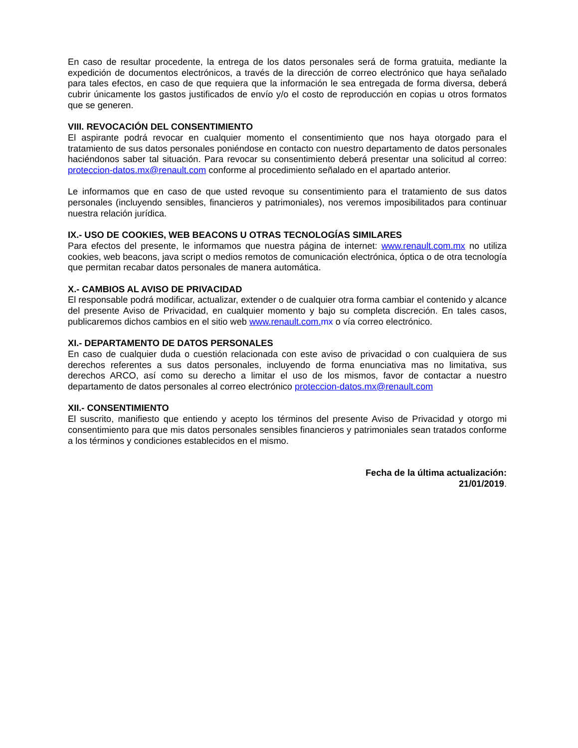En caso de resultar procedente, la entrega de los datos personales será de forma gratuita, mediante la expedición de documentos electrónicos, a través de la dirección de correo electrónico que haya señalado para tales efectos, en caso de que requiera que la información le sea entregada de forma diversa, deberá cubrir únicamente los gastos justificados de envío y/o el costo de reproducción en copias u otros formatos que se generen.
VIII. REVOCACIÓN DEL CONSENTIMIENTO
El aspirante podrá revocar en cualquier momento el consentimiento que nos haya otorgado para el tratamiento de sus datos personales poniéndose en contacto con nuestro departamento de datos personales haciéndonos saber tal situación. Para revocar su consentimiento deberá presentar una solicitud al correo: proteccion-datos.mx@renault.com conforme al procedimiento señalado en el apartado anterior.
Le informamos que en caso de que usted revoque su consentimiento para el tratamiento de sus datos personales (incluyendo sensibles, financieros y patrimoniales), nos veremos imposibilitados para continuar nuestra relación jurídica.
IX.- USO DE COOKIES, WEB BEACONS U OTRAS TECNOLOGÍAS SIMILARES
Para efectos del presente, le informamos que nuestra página de internet: www.renault.com.mx no utiliza cookies, web beacons, java script o medios remotos de comunicación electrónica, óptica o de otra tecnología que permitan recabar datos personales de manera automática.
X.- CAMBIOS AL AVISO DE PRIVACIDAD
El responsable podrá modificar, actualizar, extender o de cualquier otra forma cambiar el contenido y alcance del presente Aviso de Privacidad, en cualquier momento y bajo su completa discreción. En tales casos, publicaremos dichos cambios en el sitio web www.renault.com. mx o vía correo electrónico.
XI.- DEPARTAMENTO DE DATOS PERSONALES
En caso de cualquier duda o cuestión relacionada con este aviso de privacidad o con cualquiera de sus derechos referentes a sus datos personales, incluyendo de forma enunciativa mas no limitativa, sus derechos ARCO, así como su derecho a limitar el uso de los mismos, favor de contactar a nuestro departamento de datos personales al correo electrónico proteccion-datos.mx@renault.com
XII.- CONSENTIMIENTO
El suscrito, manifiesto que entiendo y acepto los términos del presente Aviso de Privacidad y otorgo mi consentimiento para que mis datos personales sensibles financieros y patrimoniales sean tratados conforme a los términos y condiciones establecidos en el mismo.
Fecha de la última actualización:
21/01/2019.